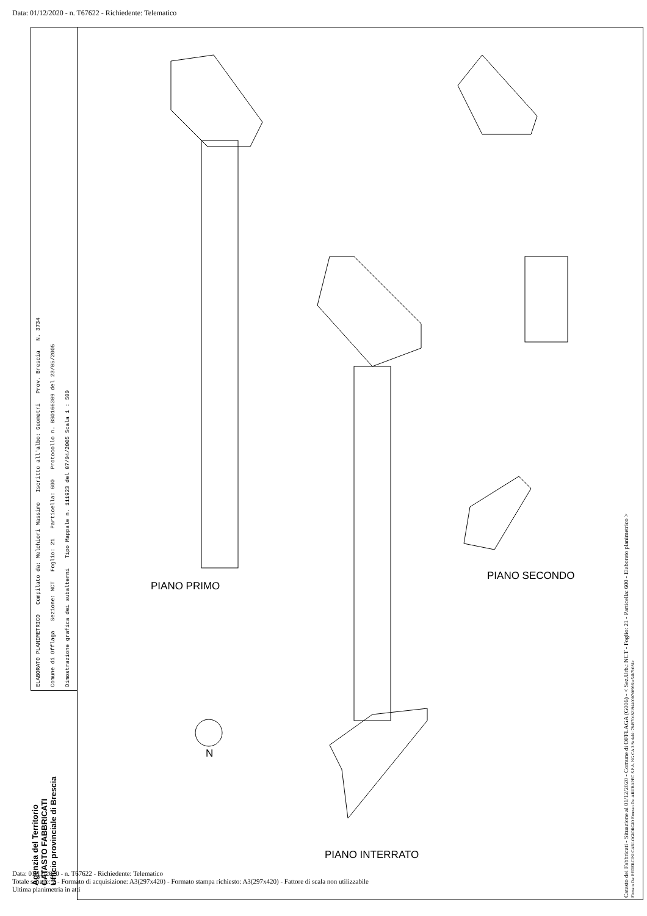Data: 01/12/2020 - n. T67622 - Richiedente: Telematico
ELABORATO PLANIMETRICO Compilato da: Melchiori Massimo Iscritto all'albo: Geometri Prov. Brescia N. 3734
Comune di Offlaga Sezione: NCT Foglio: 21 Particella: 600 Protocollo n. BS0166309 del 23/05/2005
Dimostrazione grafica dei subalterni Tipo Mappale n. 111923 del 07/04/2005 Scala 1 : 500
Agenzia del Territorio
CATASTO FABBRICATI
Ufficio provinciale di Brescia
PIANO PRIMO
PIANO INTERRATO
PIANO SECONDO
N
Catasto dei Fabbricati - Situazione al 01/12/2020 - Comune di OFFLAGA (G006) - < Sez.Urb.: NCT - Foglio: 21 - Particella: 600 - Elaborato planimetrico >
Firmato Da: PEDERCINI CARLOGIORGIO Emesso Da: ARUBAPEC S.P.A. NG CA 3 Serial#: 784970d8219440007d0966bc54b7b081c
Data: 01/12/2020 - n. T67622 - Richiedente: Telematico
Totale schede: 2 - Formato di acquisizione: A3(297x420) - Formato stampa richiesto: A3(297x420) - Fattore di scala non utilizzabile
Ultima planimetria in atti